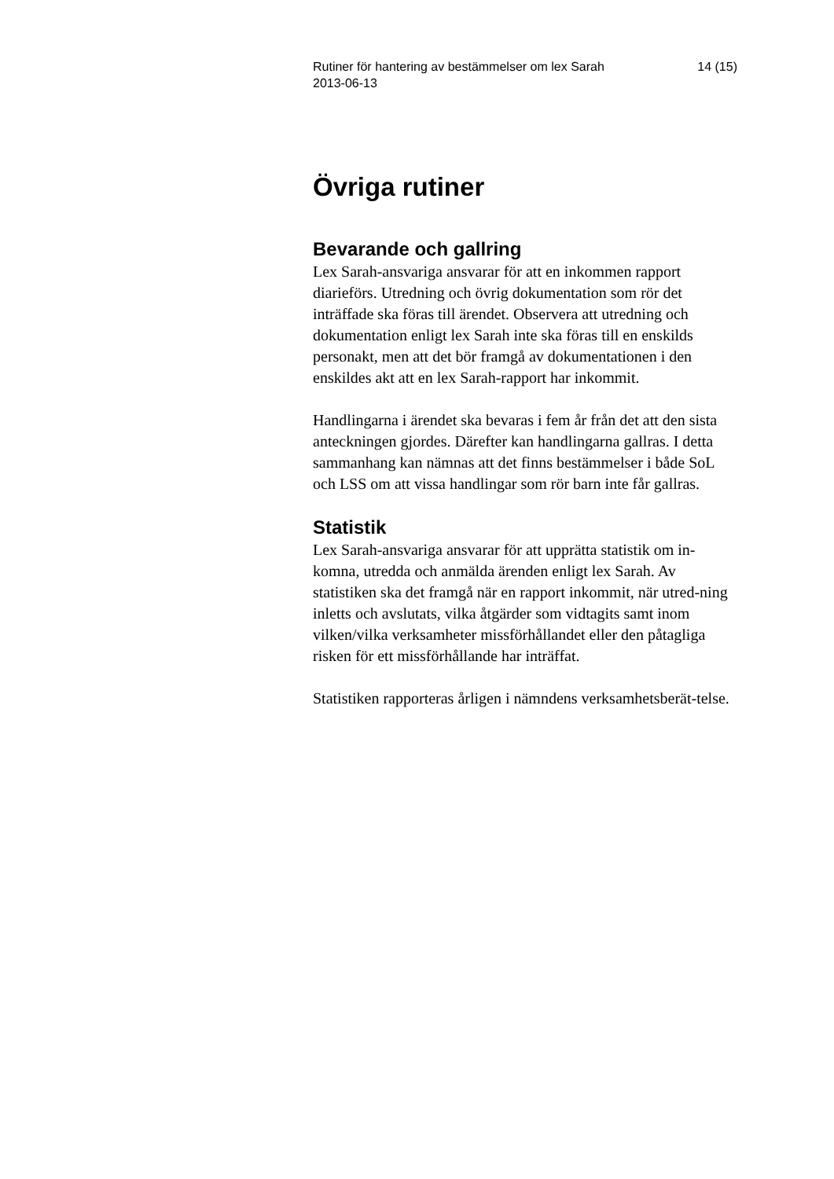Rutiner för hantering av bestämmelser om lex Sarah
2013-06-13
14 (15)
Övriga rutiner
Bevarande och gallring
Lex Sarah-ansvariga ansvarar för att en inkommen rapport diarieförs. Utredning och övrig dokumentation som rör det inträffade ska föras till ärendet. Observera att utredning och dokumentation enligt lex Sarah inte ska föras till en enskilds personakt, men att det bör framgå av dokumentationen i den enskildes akt att en lex Sarah-rapport har inkommit.
Handlingarna i ärendet ska bevaras i fem år från det att den sista anteckningen gjordes. Därefter kan handlingarna gallras. I detta sammanhang kan nämnas att det finns bestämmelser i både SoL och LSS om att vissa handlingar som rör barn inte får gallras.
Statistik
Lex Sarah-ansvariga ansvarar för att upprätta statistik om in-komna, utredda och anmälda ärenden enligt lex Sarah. Av statistiken ska det framgå när en rapport inkommit, när utred-ning inletts och avslutats, vilka åtgärder som vidtagits samt inom vilken/vilka verksamheter missförhållandet eller den påtagliga risken för ett missförhållande har inträffat.
Statistiken rapporteras årligen i nämndens verksamhetsberät-telse.